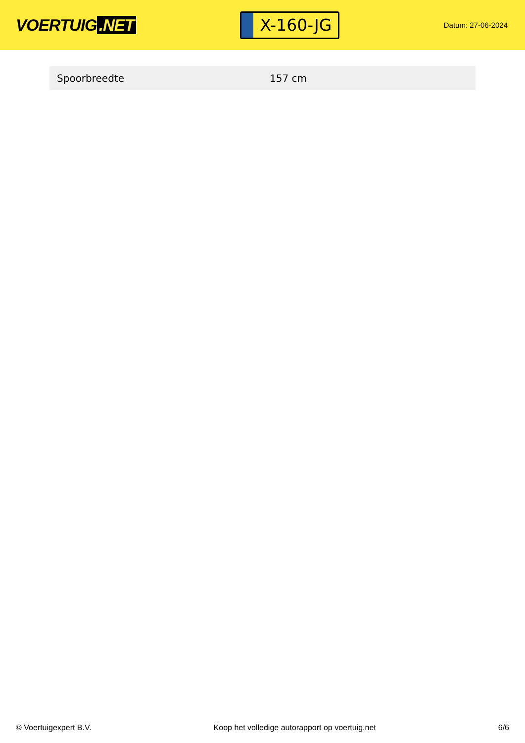VOERTUIG.NET
X-160-JG
Datum: 27-06-2024
| Spoorbreedte | 157 cm |
© Voertuigexpert B.V. Koop het volledige autorapport op voertuig.net 6/6